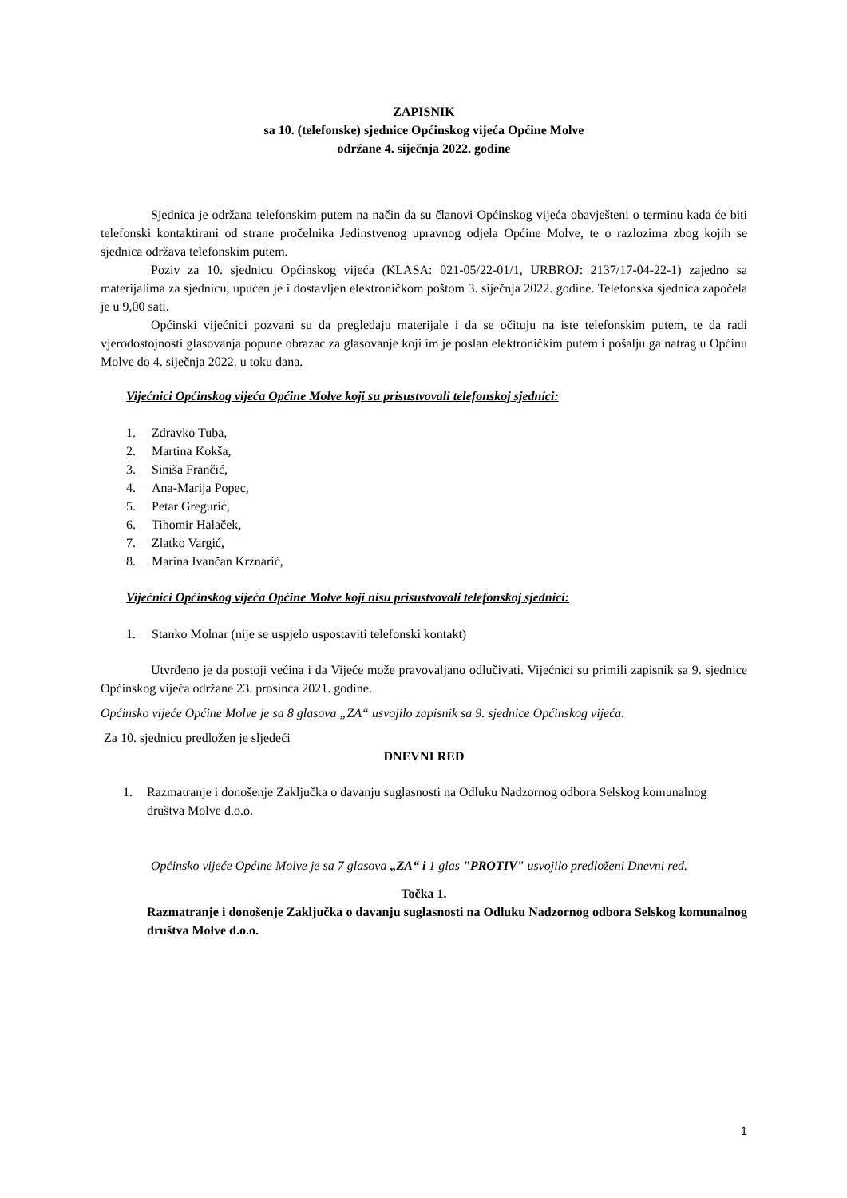ZAPISNIK
sa 10. (telefonske) sjednice Općinskog vijeća Općine Molve
održane 4. siječnja 2022. godine
Sjednica je održana telefonskim putem na način da su članovi Općinskog vijeća obavješteni o terminu kada će biti telefonski kontaktirani od strane pročelnika Jedinstvenog upravnog odjela Općine Molve, te o razlozima zbog kojih se sjednica održava telefonskim putem.
Poziv za 10. sjednicu Općinskog vijeća (KLASA: 021-05/22-01/1, URBROJ: 2137/17-04-22-1) zajedno sa materijalima za sjednicu, upućen je i dostavljen elektroničkom poštom 3. siječnja 2022. godine. Telefonska sjednica započela je u 9,00 sati.
Općinski vijećnici pozvani su da pregledaju materijale i da se očituju na iste telefonskim putem, te da radi vjerodostojnosti glasovanja popune obrazac za glasovanje koji im je poslan elektroničkim putem i pošalju ga natrag u Općinu Molve do 4. siječnja 2022. u toku dana.
Vijećnici Općinskog vijeća Općine Molve koji su prisustvovali telefonskoj sjednici:
1. Zdravko Tuba,
2. Martina Kokša,
3. Siniša Frančić,
4. Ana-Marija Popec,
5. Petar Gregurić,
6. Tihomir Halaček,
7. Zlatko Vargić,
8. Marina Ivančan Krznarić,
Vijećnici Općinskog vijeća Općine Molve koji nisu prisustvovali telefonskoj sjednici:
1. Stanko Molnar (nije se uspjelo uspostaviti telefonski kontakt)
Utvrđeno je da postoji većina i da Vijeće može pravovaljano odlučivati. Vijećnici su primili zapisnik sa 9. sjednice Općinskog vijeća održane 23. prosinca 2021. godine.
Općinsko vijeće Općine Molve je sa 8 glasova „ZA“ usvojilo zapisnik sa 9. sjednice Općinskog vijeća.
Za 10. sjednicu predložen je sljedeći
DNEVNI RED
1. Razmatranje i donošenje Zaključka o davanju suglasnosti na Odluku Nadzornog odbora Selskog komunalnog društva Molve d.o.o.
Općinsko vijeće Općine Molve je sa 7 glasova „ZA“ i 1 glas "PROTIV" usvojilo predloženi Dnevni red.
Točka 1.
Razmatranje i donošenje Zaključka o davanju suglasnosti na Odluku Nadzornog odbora Selskog komunalnog društva Molve d.o.o.
1